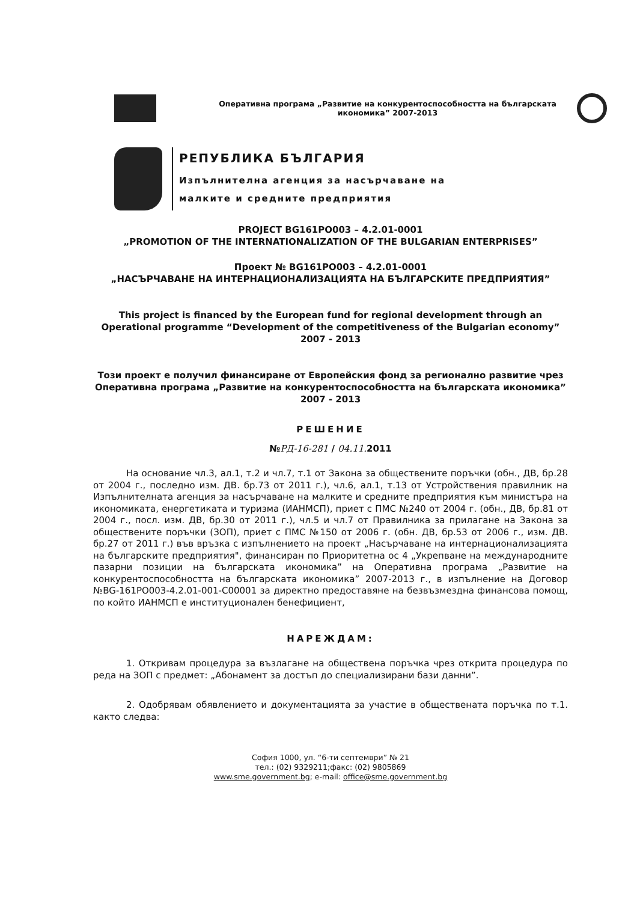Оперативна програма „Развитие на конкурентоспособността на българската икономика” 2007-2013
РЕПУБЛИКА БЪЛГАРИЯ
Изпълнителна агенция за насърчаване на
малките и средните предприятия
PROJECT BG161PO003 – 4.2.01-0001
„PROMOTION OF THE INTERNATIONALIZATION OF THE BULGARIAN ENTERPRISES”
Проект № BG161PO003 – 4.2.01-0001
„НАСЪРЧАВАНЕ НА ИНТЕРНАЦИОНАЛИЗАЦИЯТА НА БЪЛГАРСКИТЕ ПРЕДПРИЯТИЯ”
This project is financed by the European fund for regional development through an Operational programme “Development of the competitiveness of the Bulgarian economy” 2007 - 2013
Този проект е получил финансиране от Европейския фонд за регионално развитие чрез Оперативна програма „Развитие на конкурентоспособността на българската икономика” 2007 - 2013
РЕШЕНИЕ
№РД-16-281 / 04.11. 2011
На основание чл.3, ал.1, т.2 и чл.7, т.1 от Закона за обществените поръчки (обн., ДВ, бр.28 от 2004 г., последно изм. ДВ. бр.73 от 2011 г.), чл.6, ал.1, т.13 от Устройствения правилник на Изпълнителната агенция за насърчаване на малките и средните предприятия към министъра на икономиката, енергетиката и туризма (ИАНМСП), приет с ПМС №240 от 2004 г. (обн., ДВ, бр.81 от 2004 г., посл. изм. ДВ, бр.30 от 2011 г.), чл.5 и чл.7 от Правилника за прилагане на Закона за обществените поръчки (ЗОП), приет с ПМС №150 от 2006 г. (обн. ДВ, бр.53 от 2006 г., изм. ДВ. бр.27 от 2011 г.) във връзка с изпълнението на проект „Насърчаване на интернационализацията на българските предприятия", финансиран по Приоритетна ос 4 „Укрепване на международните пазарни позиции на българската икономика” на Оперативна програма „Развитие на конкурентоспособността на българската икономика” 2007-2013 г., в изпълнение на Договор №BG-161PO003-4.2.01-001-C00001 за директно предоставяне на безвъзмездна финансова помощ, по който ИАНМСП е институционален бенефициент,
НАРЕЖДАМ:
1. Откривам процедура за възлагане на обществена поръчка чрез открита процедура по реда на ЗОП с предмет: „Абонамент за достъп до специализирани бази данни”.
2. Одобрявам обявлението и документацията за участие в обществената поръчка по т.1. както следва:
София 1000, ул. “6-ти септември” № 21
тел.: (02) 9329211;факс: (02) 9805869
www.sme.government.bg; e-mail: office@sme.government.bg